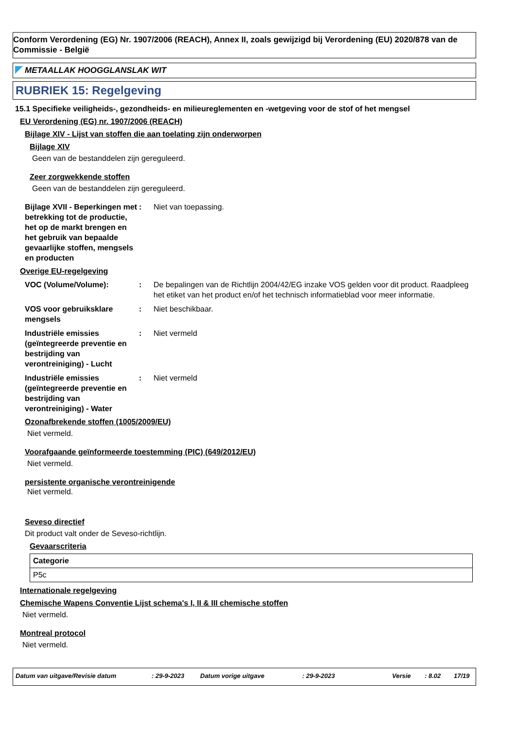Conform Verordening (EG) Nr. 1907/2006 (REACH), Annex II, zoals gewijzigd bij Verordening (EU) 2020/878 van de Commissie - België
METAALLAK HOOGGLANSLAK WIT
RUBRIEK 15: Regelgeving
15.1 Specifieke veiligheids-, gezondheids- en milieureglementen en -wetgeving voor de stof of het mengsel
EU Verordening (EG) nr. 1907/2006 (REACH)
Bijlage XIV - Lijst van stoffen die aan toelating zijn onderworpen
Bijlage XIV
Geen van de bestanddelen zijn gereguleerd.
Zeer zorgwekkende stoffen
Geen van de bestanddelen zijn gereguleerd.
Bijlage XVII - Beperkingen met betrekking tot de productie, het op de markt brengen en het gebruik van bepaalde gevaarlijke stoffen, mengsels en producten
: Niet van toepassing.
Overige EU-regelgeving
VOC (Volume/Volume): : De bepalingen van de Richtlijn 2004/42/EG inzake VOS gelden voor dit product. Raadpleeg het etiket van het product en/of het technisch informatieblad voor meer informatie.
VOS voor gebruiksklare mengsels
: Niet beschikbaar.
Industriële emissies (geïntegreerde preventie en bestrijding van verontreiniging) - Lucht
: Niet vermeld
Industriële emissies (geïntegreerde preventie en bestrijding van verontreiniging) - Water
: Niet vermeld
Ozonafbrekende stoffen (1005/2009/EU)
Niet vermeld.
Voorafgaande geïnformeerde toestemming (PIC) (649/2012/EU)
Niet vermeld.
persistente organische verontreinigende
Niet vermeld.
Seveso directief
Dit product valt onder de Seveso-richtlijn.
Gevaarscriteria
| Categorie |
| --- |
| P5c |
Internationale regelgeving
Chemische Wapens Conventie Lijst schema's I, II & III chemische stoffen
Niet vermeld.
Montreal protocol
Niet vermeld.
Datum van uitgave/Revisie datum: 29-9-2023 Datum vorige uitgave: 29-9-2023 Versie: 8.02 17/19